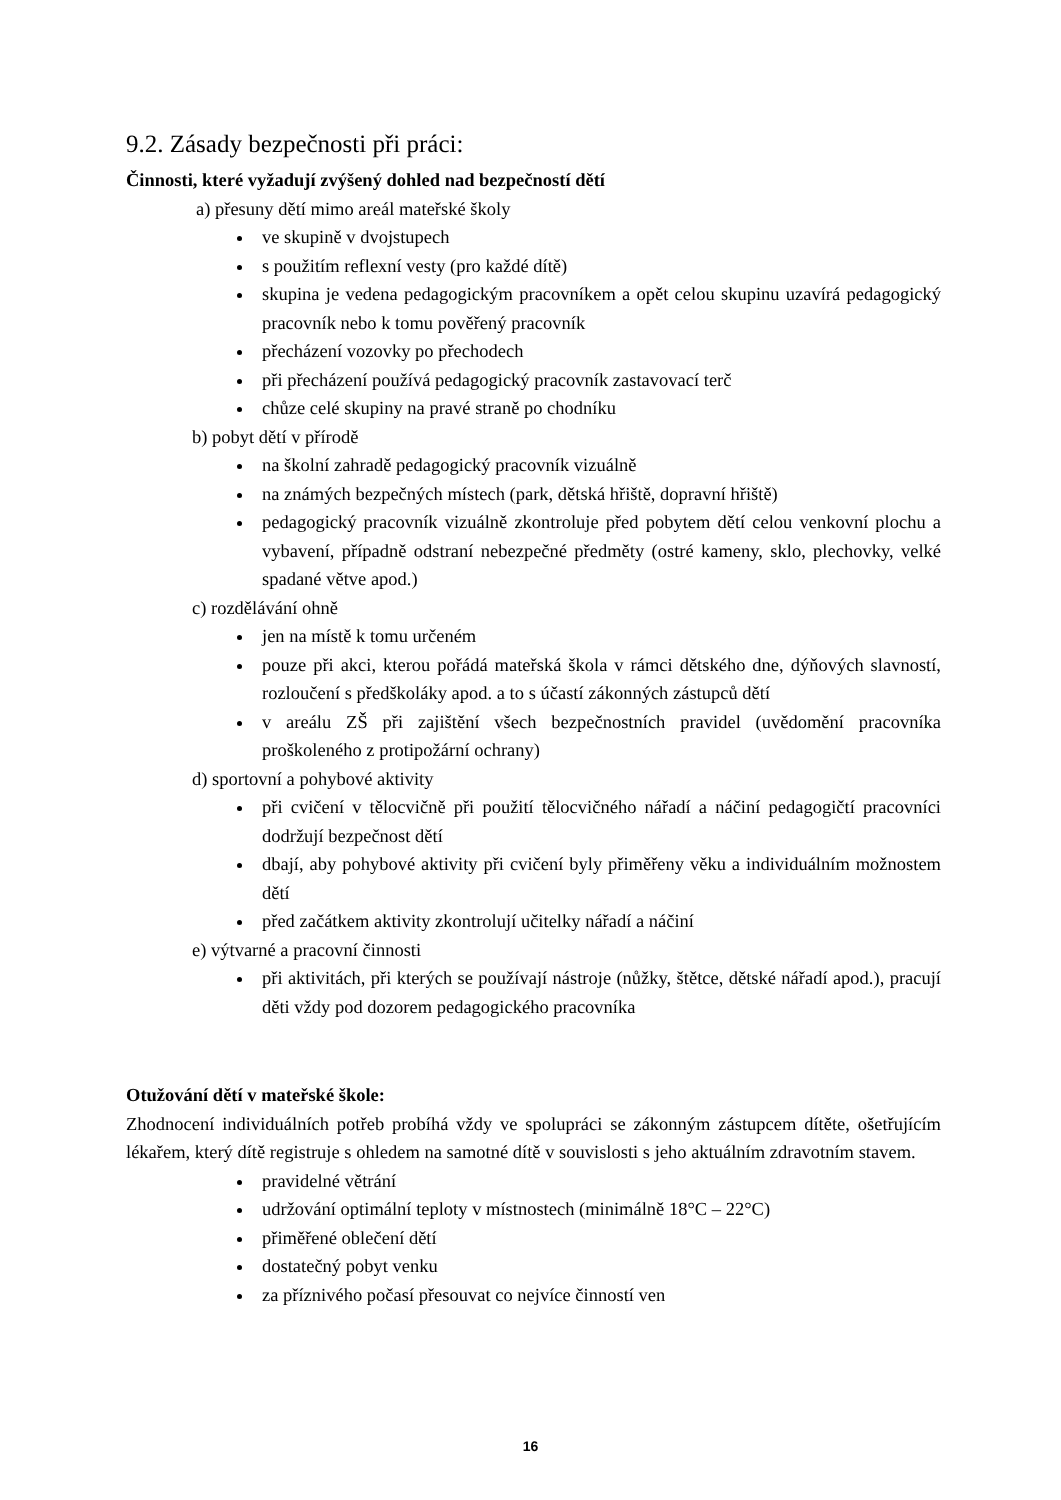9.2. Zásady bezpečnosti při práci:
Činnosti, které vyžadují zvýšený dohled nad bezpečností dětí
a) přesuny dětí mimo areál mateřské školy
ve skupině v dvojstupech
s použitím reflexní vesty (pro každé dítě)
skupina je vedena pedagogickým pracovníkem a opět celou skupinu uzavírá pedagogický pracovník nebo k tomu pověřený pracovník
přecházení vozovky po přechodech
při přecházení používá pedagogický pracovník zastavovací terč
chůze celé skupiny na pravé straně po chodníku
b) pobyt dětí v přírodě
na školní zahradě pedagogický pracovník vizuálně
na známých bezpečných místech (park, dětská hřiště, dopravní hřiště)
pedagogický pracovník vizuálně zkontroluje před pobytem dětí celou venkovní plochu a vybavení, případně odstraní nebezpečné předměty (ostré kameny, sklo, plechovky, velké spadané větve apod.)
c) rozdělávání ohně
jen na místě k tomu určeném
pouze při akci, kterou pořádá mateřská škola v rámci dětského dne, dýňových slavností, rozloučení s předškoláky apod. a to s účastí zákonných zástupců dětí
v areálu ZŠ při zajištění všech bezpečnostních pravidel (uvědomění pracovníka proškoleného z protipožární ochrany)
d) sportovní a pohybové aktivity
při cvičení v tělocvičně při použití tělocvičného nářadí a náčiní pedagogičtí pracovníci dodržují bezpečnost dětí
dbají, aby pohybové aktivity při cvičení byly přiměřeny věku a individuálním možnostem dětí
před začátkem aktivity zkontrolují učitelky nářadí a náčiní
e) výtvarné a pracovní činnosti
při aktivitách, při kterých se používají nástroje (nůžky, štětce, dětské nářadí apod.), pracují děti vždy pod dozorem pedagogického pracovníka
Otužování dětí v mateřské škole:
Zhodnocení individuálních potřeb probíhá vždy ve spolupráci se zákonným zástupcem dítěte, ošetřujícím lékařem, který dítě registruje s ohledem na samotné dítě v souvislosti s jeho aktuálním zdravotním stavem.
pravidelné větrání
udržování optimální teploty v místnostech (minimálně 18°C – 22°C)
přiměřené oblečení dětí
dostatečný pobyt venku
za příznivého počasí přesouvat co nejvíce činností ven
16